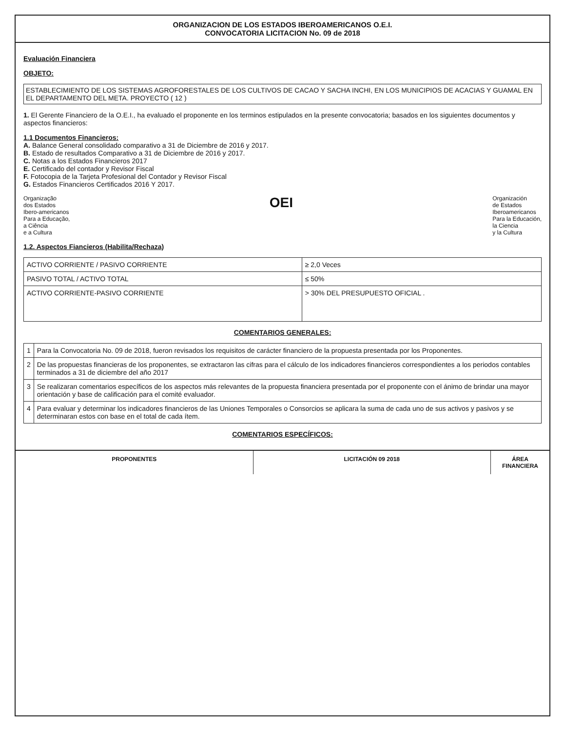ORGANIZACION DE LOS ESTADOS IBEROAMERICANOS O.E.I.
CONVOCATORIA LICITACION No. 09 de 2018
Evaluación Financiera
OBJETO:
ESTABLECIMIENTO DE LOS SISTEMAS AGROFORESTALES DE LOS CULTIVOS DE CACAO Y SACHA INCHI, EN LOS MUNICIPIOS DE ACACIAS Y GUAMAL EN EL DEPARTAMENTO DEL META. PROYECTO ( 12 )
1. El Gerente Financiero de la O.E.I., ha evaluado el proponente en los terminos estipulados en la presente convocatoria; basados en los siguientes documentos y aspectos financieros:
1.1 Documentos Financieros:
A. Balance General consolidado comparativo a 31 de Diciembre de 2016 y 2017.
B. Estado de resultados Comparativo a 31 de Diciembre de 2016 y 2017.
C. Notas a los Estados Financieros 2017
E. Certificado del contador y Revisor Fiscal
F. Fotocopia de la Tarjeta Profesional del Contador y Revisor Fiscal
G. Estados Financieros Certificados 2016 Y 2017.
Organização
dos Estados
Ibero-americanos
Para a Educação,
a Ciência
e a Cultura
OEI
Organización
de Estados
Iberoamericanos
Para la Educación,
la Ciencia
y la Cultura
1.2. Aspectos Fiancieros (Habilita/Rechaza)
| ACTIVO CORRIENTE / PASIVO CORRIENTE | ≥ 2,0 Veces |
| PASIVO TOTAL / ACTIVO TOTAL | ≤ 50% |
| ACTIVO CORRIENTE-PASIVO CORRIENTE | > 30% DEL PRESUPUESTO OFICIAL . |
COMENTARIOS GENERALES:
| 1 | Para la Convocatoria No. 09 de 2018, fueron revisados los requisitos de carácter financiero de la propuesta presentada por los Proponentes. |
| 2 | De las propuestas financieras de los proponentes, se extractaron las cifras para el cálculo de los indicadores financieros correspondientes a los periodos contables terminados a 31 de diciembre del año 2017 |
| 3 | Se realizaran comentarios específicos de los aspectos más relevantes de la propuesta financiera presentada por el proponente con el ánimo de brindar una mayor orientación y base de calificación para el comité evaluador. |
| 4 | Para evaluar y determinar los indicadores financieros de las Uniones Temporales o Consorcios se aplicara la suma de cada uno de sus activos y pasivos y se determinaran estos con base en el total de cada ítem. |
COMENTARIOS ESPECÍFICOS:
PROPONENTES LICITACIÓN 09 2018 ÁREA FINANCIERA